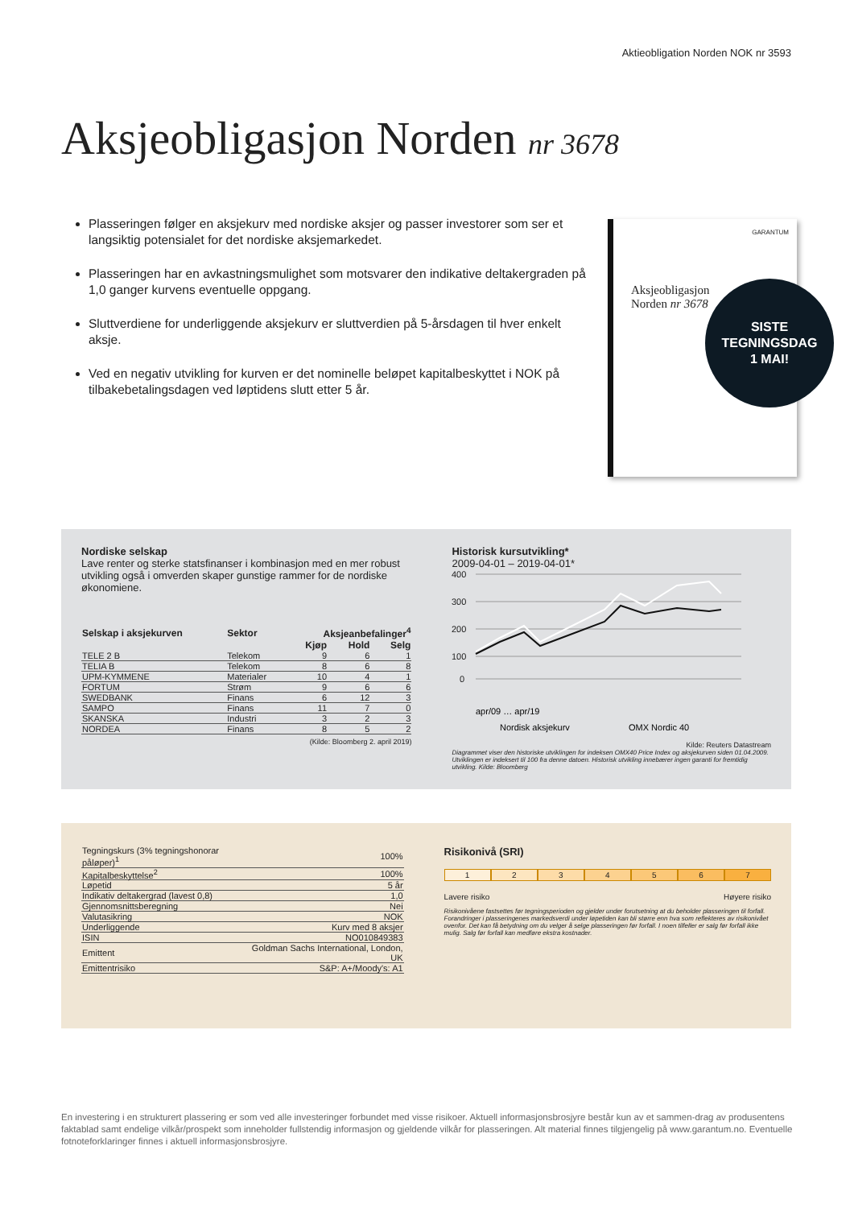Aktieobligation Norden NOK nr 3593
Aksjeobligasjon Norden nr 3678
Plasseringen følger en aksjekurv med nordiske aksjer og passer investorer som ser et langsiktig potensialet for det nordiske aksjemarkedet.
Plasseringen har en avkastningsmulighet som motsvarer den indikative deltakergraden på 1,0 ganger kurvens eventuelle oppgang.
Sluttverdiene for underliggende aksjekurv er sluttverdien på 5-årsdagen til hver enkelt aksje.
Ved en negativ utvikling for kurven er det nominelle beløpet kapitalbeskyttet i NOK på tilbakebetalingsdagen ved løptidens slutt etter 5 år.
GARANTUM
Aksjeobligasjon
Norden nr 3678
SISTE
TEGNINGSDAG
1 MAI!
Nordiske selskap
Lave renter og sterke statsfinanser i kombinasjon med en mer robust utvikling også i omverden skaper gunstige rammer for de nordiske økonomiene.
| Selskap i aksjekurven | Sektor | Aksjeanbefalinger<sup>4</sup> | | |
| --- | --- | --- | --- | --- |
| | | Kjøp | Hold | Selg |
| TELE 2 B | Telekom | 9 | 6 | 1 |
| TELIA B | Telekom | 8 | 6 | 8 |
| UPM-KYMMENE | Materialer | 10 | 4 | 1 |
| FORTUM | Strøm | 9 | 6 | 6 |
| SWEDBANK | Finans | 6 | 12 | 3 |
| SAMPO | Finans | 11 | 7 | 0 |
| SKANSKA | Industri | 3 | 2 | 3 |
| NORDEA | Finans | 8 | 5 | 2 |
(Kilde: Bloomberg 2. april 2019)
Historisk kursutvikling*
2009-04-01 – 2019-04-01*
400
300
200
100
0
apr/09 … apr/19
Nordisk aksjekurv
OMX Nordic 40
Kilde: Reuters Datastream
Diagrammet viser den historiske utviklingen for indeksen OMX40 Price Index og aksjekurven siden 01.04.2009. Utviklingen er indeksert til 100 fra denne datoen. Historisk utvikling innebærer ingen garanti for fremtidig utvikling. Kilde: Bloomberg
| Tegningskurs (3% tegningshonorar påløper)<sup>1</sup> | 100% |
| Kapitalbeskyttelse<sup>2</sup> | 100% |
| Løpetid | 5 år |
| Indikativ deltakergrad (lavest 0,8) | 1,0 |
| Gjennomsnittsberegning | Nei |
| Valutasikring | NOK |
| Underliggende | Kurv med 8 aksjer |
| ISIN | NO010849383 |
| Emittent | Goldman Sachs International, London, UK |
| Emittentrisiko | S&P: A+/Moody's: A1 |
Risikonivå (SRI)
1 2 3 4 5 6 7
Lavere risiko Høyere risiko
Risikonivåene fastsettes før tegningsperioden og gjelder under forutsetning at du beholder plasseringen til forfall. Forandringer i plasseringenes markedsverdi under løpetiden kan bli større enn hva som reflekteres av risikonivået ovenfor. Det kan få betydning om du velger å selge plasseringen før forfall. I noen tilfeller er salg før forfall ikke mulig. Salg før forfall kan medføre ekstra kostnader.
En investering i en strukturert plassering er som ved alle investeringer forbundet med visse risikoer. Aktuell informasjonsbrosjyre består kun av et sammen-drag av produsentens faktablad samt endelige vilkår/prospekt som inneholder fullstendig informasjon og gjeldende vilkår for plasseringen. Alt material finnes tilgjengelig på www.garantum.no. Eventuelle fotnoteforklaringer finnes i aktuell informasjonsbrosjyre.